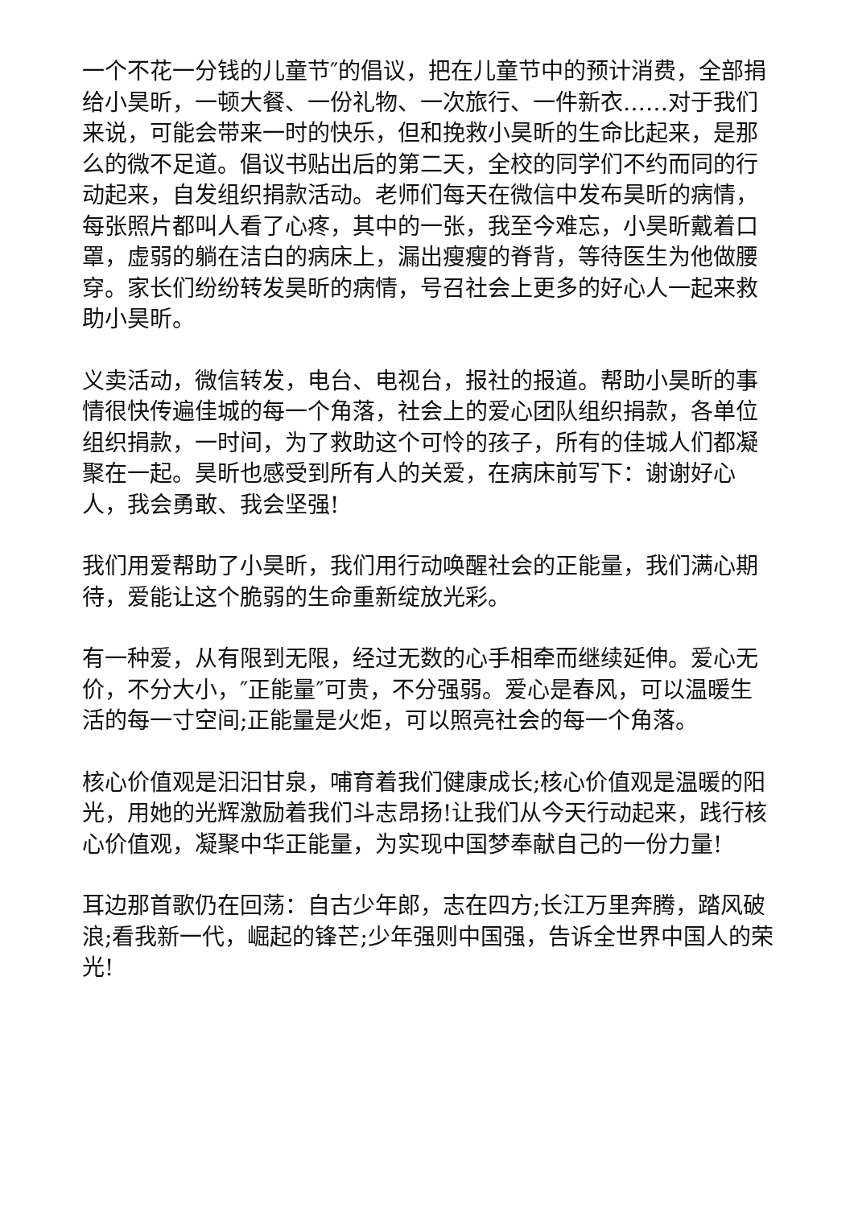一个不花一分钱的儿童节″的倡议，把在儿童节中的预计消费，全部捐给小昊昕，一顿大餐、一份礼物、一次旅行、一件新衣……对于我们来说，可能会带来一时的快乐，但和挽救小昊昕的生命比起来，是那么的微不足道。倡议书贴出后的第二天，全校的同学们不约而同的行动起来，自发组织捐款活动。老师们每天在微信中发布昊昕的病情，每张照片都叫人看了心疼，其中的一张，我至今难忘，小昊昕戴着口罩，虚弱的躺在洁白的病床上，漏出瘦瘦的脊背，等待医生为他做腰穿。家长们纷纷转发昊昕的病情，号召社会上更多的好心人一起来救助小昊昕。
义卖活动，微信转发，电台、电视台，报社的报道。帮助小昊昕的事情很快传遍佳城的每一个角落，社会上的爱心团队组织捐款，各单位组织捐款，一时间，为了救助这个可怜的孩子，所有的佳城人们都凝聚在一起。昊昕也感受到所有人的关爱，在病床前写下：谢谢好心人，我会勇敢、我会坚强!
我们用爱帮助了小昊昕，我们用行动唤醒社会的正能量，我们满心期待，爱能让这个脆弱的生命重新绽放光彩。
有一种爱，从有限到无限，经过无数的心手相牵而继续延伸。爱心无价，不分大小，″正能量″可贵，不分强弱。爱心是春风，可以温暖生活的每一寸空间;正能量是火炬，可以照亮社会的每一个角落。
核心价值观是汩汩甘泉，哺育着我们健康成长;核心价值观是温暖的阳光，用她的光辉激励着我们斗志昂扬!让我们从今天行动起来，践行核心价值观，凝聚中华正能量，为实现中国梦奉献自己的一份力量!
耳边那首歌仍在回荡：自古少年郎，志在四方;长江万里奔腾，踏风破浪;看我新一代，崛起的锋芒;少年强则中国强，告诉全世界中国人的荣光!